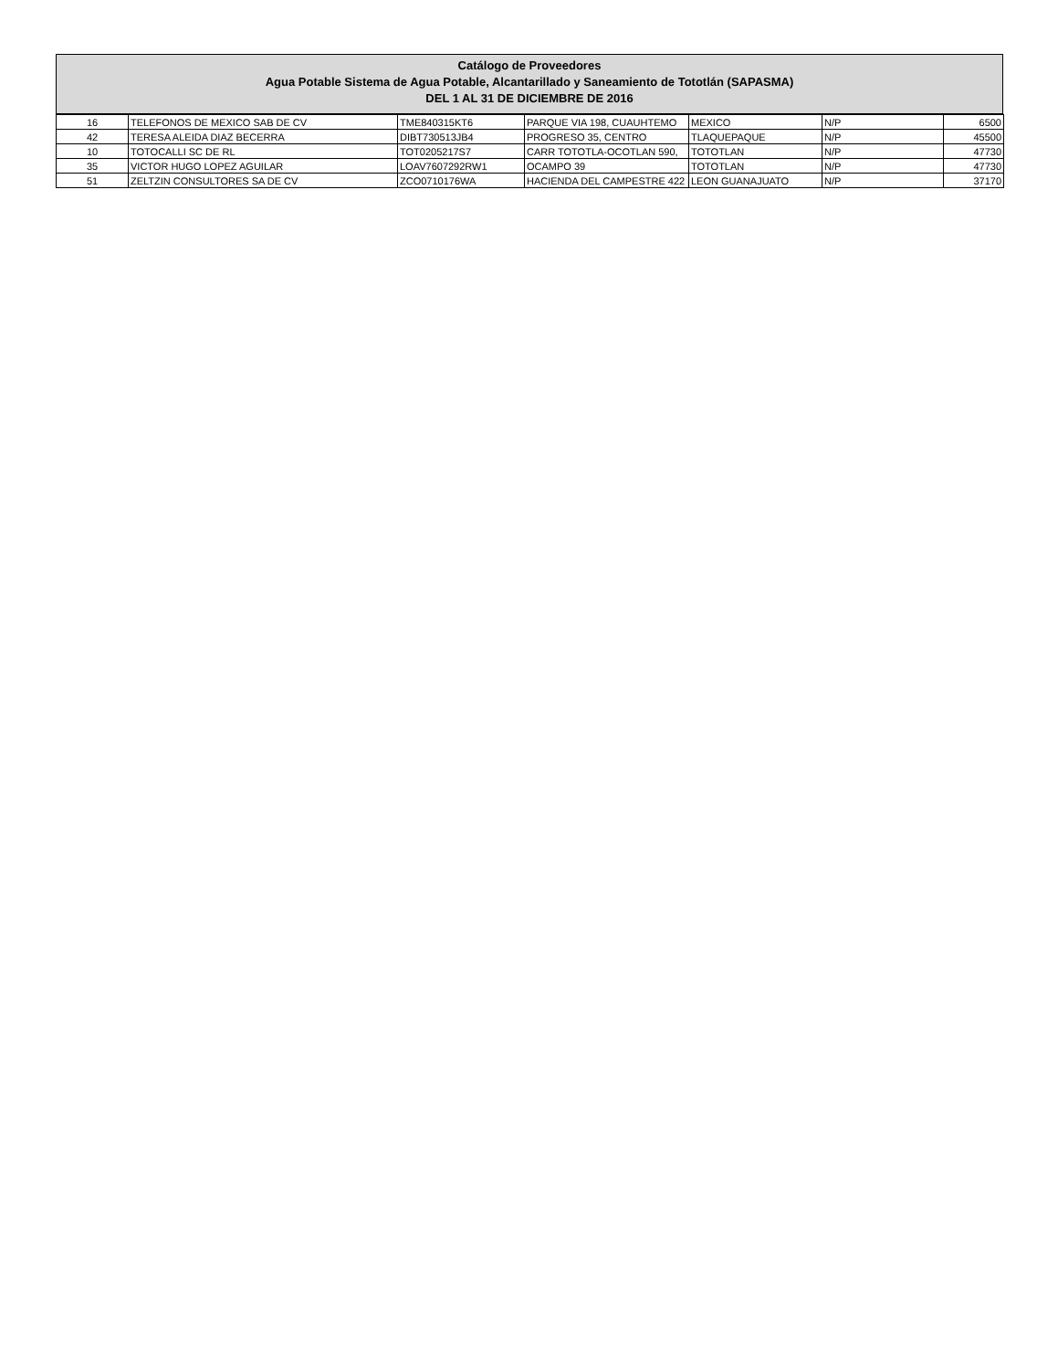Catálogo de Proveedores
Agua Potable Sistema de Agua Potable, Alcantarillado y Saneamiento de Tototlán (SAPASMA)
DEL 1 AL 31 DE DICIEMBRE DE 2016
| 16 | TELEFONOS DE MEXICO SAB DE CV | TME840315KT6 | PARQUE VIA 198, CUAUHTEMO | MEXICO | N/P | 6500 |
| 42 | TERESA ALEIDA DIAZ BECERRA | DIBT730513JB4 | PROGRESO 35, CENTRO | TLAQUEPAQUE | N/P | 45500 |
| 10 | TOTOCALLI SC DE RL | TOT0205217S7 | CARR TOTOTLA-OCOTLAN 590, | TOTOTLAN | N/P | 47730 |
| 35 | VICTOR HUGO LOPEZ AGUILAR | LOAV7607292RW1 | OCAMPO 39 | TOTOTLAN | N/P | 47730 |
| 51 | ZELTZIN CONSULTORES SA DE CV | ZCO0710176WA | HACIENDA DEL CAMPESTRE 422 | LEON GUANAJUATO | N/P | 37170 |